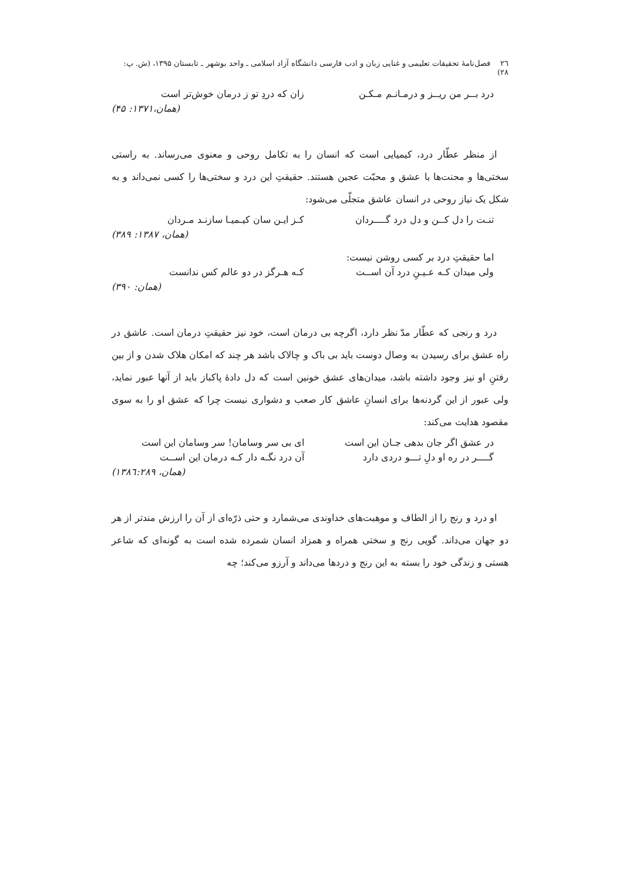٢٦ فصل‌نامۀ تحقیقات تعلیمی و غنایی زبان و ادب فارسی دانشگاه آزاد اسلامی ـ واحد بوشهر ـ تابستان ١٣٩۵، (ش. پ: ٢٨)
درد بــر من ریــز و درمـانـم مـکـن زان که دردِ تو ز درمان خوش‌تر است
(همان،١٣٧١: ۴۵)
از منظر عطّار درد، کیمیایی است که انسان را به تکامل روحی و معنوی می‌رساند. به راستی سختی‌ها و محنت‌ها با عشق و محبّت عجین هستند. حقیقتِ این درد و سختی‌ها را کسی نمی‌داند و به شکل یک نیاز روحی در انسان عاشق متجلّی می‌شود:
تنـت را دل کــن و دل درد گــــردان کـز ایـن سان کیـمیـا سازنـد مـردان
(همان، ١٣٨٧: ٣٨٩)
اما حقیقتِ درد بر کسی روشن نیست:
ولی میدان کـه عـیـنِ درد آن اســت کـه هـرگز در دو عالم کس ندانست
(همان: ٣٩٠)
درد و رنجی که عطّار مدّ نظر دارد، اگرچه بی درمان است، خود نیز حقیقتِ درمان است. عاشق در راه عشق برای رسیدن به وصال دوست باید بی باک و چالاک باشد هر چند که امکان هلاک شدن و از بین رفتنِ او نیز وجود داشته باشد، میدان‌های عشق خونین است که دل دادۀ پاکباز باید از آنها عبور نماید، ولی عبور از این گردنه‌ها برای انسانِ عاشق کار صعب و دشواری نیست چرا که عشق او را به سوی مقصود هدایت می‌کند:
در عشق اگر جان بدهی جـان این است ای بی سر وسامان! سر وسامان این است
گــــر در ره او دلِ تـــو دردی دارد آن درد نگـه دار کـه درمان این اســت
(همان، ١٣٨٦:٢٨٩)
او درد و رنج را از الطاف و موهبت‌های خداوندی می‌شمارد و حتی ذرّه‌ای از آن را ارزش مندتر از هر دو جهان می‌داند. گویی رنج و سختی همراه و همزاد انسان شمرده شده است به گونه‌ای که شاعر هستی و زندگی خود را بسته به این رنج و دردها می‌داند و آرزو می‌کند؛ چه